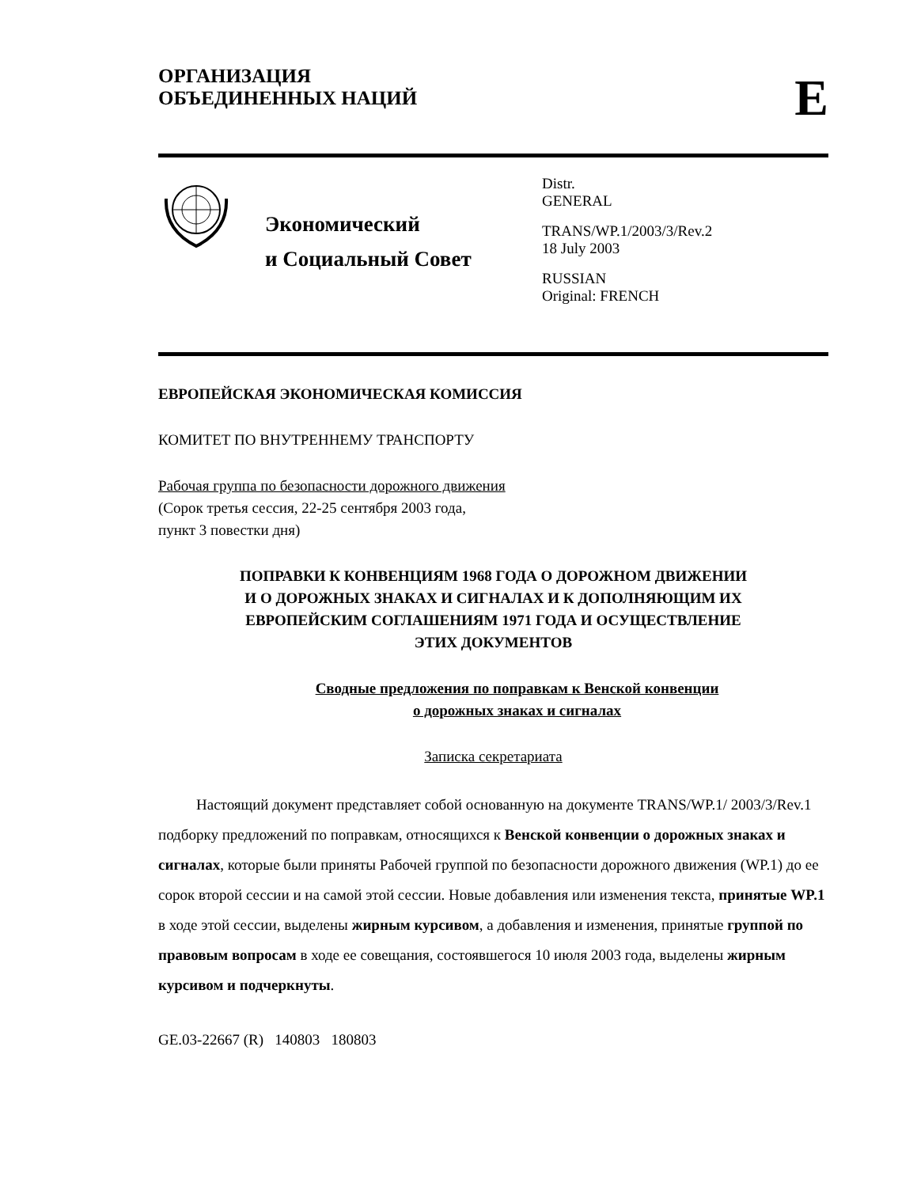ОРГАНИЗАЦИЯ
ОБЪЕДИНЕННЫХ НАЦИЙ
E
Экономический
и Социальный Совет
Distr.
GENERAL
TRANS/WP.1/2003/3/Rev.2
18 July 2003
RUSSIAN
Original: FRENCH
ЕВРОПЕЙСКАЯ ЭКОНОМИЧЕСКАЯ КОМИССИЯ
КОМИТЕТ ПО ВНУТРЕННЕМУ ТРАНСПОРТУ
Рабочая группа по безопасности дорожного движения
(Сорок третья сессия, 22-25 сентября 2003 года,
пункт 3 повестки дня)
ПОПРАВКИ К КОНВЕНЦИЯМ 1968 ГОДА О ДОРОЖНОМ ДВИЖЕНИИ
И О ДОРОЖНЫХ ЗНАКАХ И СИГНАЛАХ И К ДОПОЛНЯЮЩИМ ИХ
ЕВРОПЕЙСКИМ СОГЛАШЕНИЯМ 1971 ГОДА И ОСУЩЕСТВЛЕНИЕ
ЭТИХ ДОКУМЕНТОВ
Сводные предложения по поправкам к Венской конвенции
о дорожных знаках и сигналах
Записка секретариата
Настоящий документ представляет собой основанную на документе TRANS/WP.1/ 2003/3/Rev.1 подборку предложений по поправкам, относящихся к Венской конвенции о дорожных знаках и сигналах, которые были приняты Рабочей группой по безопасности дорожного движения (WP.1) до ее сорок второй сессии и на самой этой сессии. Новые добавления или изменения текста, принятые WP.1 в ходе этой сессии, выделены жирным курсивом, а добавления и изменения, принятые группой по правовым вопросам в ходе ее совещания, состоявшегося 10 июля 2003 года, выделены жирным курсивом и подчеркнуты.
GE.03-22667 (R) 140803 180803